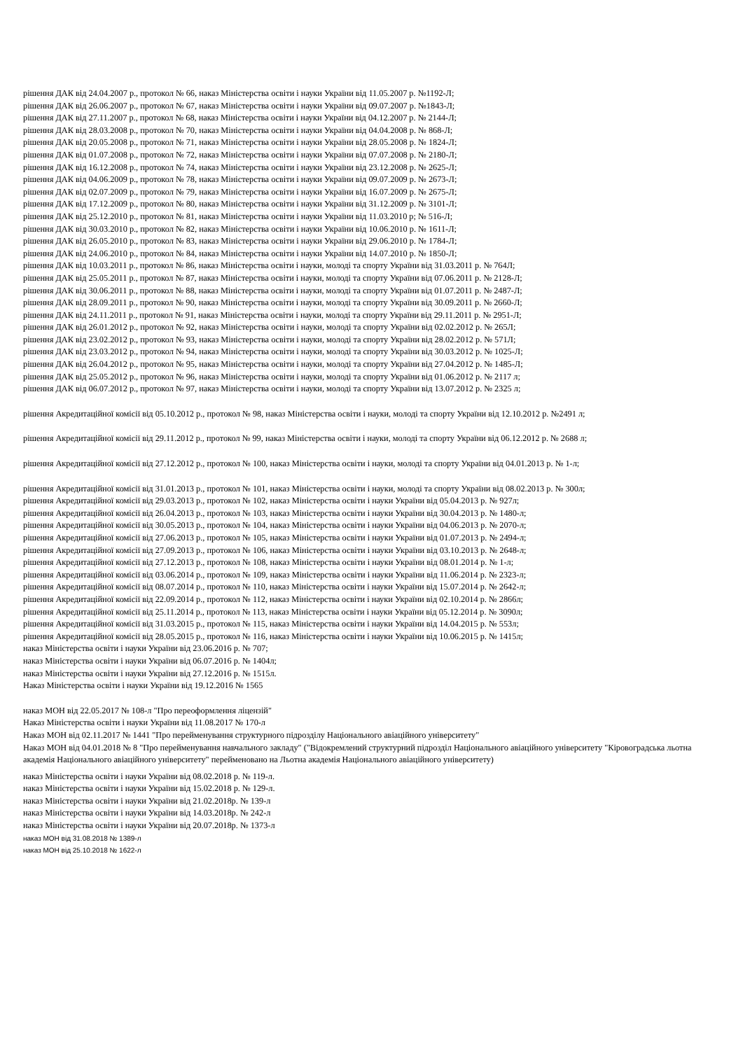рішення ДАК від 24.04.2007 р., протокол № 66, наказ Міністерства освіти і науки України від 11.05.2007 р. №1192-Л;
рішення ДАК від 26.06.2007 р., протокол № 67, наказ Міністерства освіти і науки України від 09.07.2007 р. №1843-Л;
рішення ДАК від 27.11.2007 р., протокол № 68, наказ Міністерства освіти і науки України від 04.12.2007 р. № 2144-Л;
рішення ДАК від 28.03.2008 р., протокол № 70, наказ Міністерства освіти і науки України від 04.04.2008 р. № 868-Л;
рішення ДАК від 20.05.2008 р., протокол № 71, наказ Міністерства освіти і науки України від 28.05.2008 р. № 1824-Л;
рішення ДАК від 01.07.2008 р., протокол № 72, наказ Міністерства освіти і науки України від 07.07.2008 р. № 2180-Л;
рішення ДАК від 16.12.2008 р., протокол № 74, наказ Міністерства освіти і науки України від 23.12.2008 р. № 2625-Л;
рішення ДАК від 04.06.2009 р., протокол № 78, наказ Міністерства освіти і науки України від 09.07.2009 р. № 2673-Л;
рішення ДАК від 02.07.2009 р., протокол № 79, наказ Міністерства освіти і науки України від 16.07.2009 р. № 2675-Л;
рішення ДАК від 17.12.2009 р., протокол № 80, наказ Міністерства освіти і науки України від 31.12.2009 р. № 3101-Л;
рішення ДАК від 25.12.2010 р., протокол № 81, наказ Міністерства освіти і науки України від 11.03.2010 р; № 516-Л;
рішення ДАК від 30.03.2010 р., протокол № 82, наказ Міністерства освіти і науки України від 10.06.2010 р. № 1611-Л;
рішення ДАК від 26.05.2010 р., протокол № 83, наказ Міністерства освіти і науки України від 29.06.2010 р. № 1784-Л;
рішення ДАК від 24.06.2010 р., протокол № 84, наказ Міністерства освіти і науки України від 14.07.2010 р. № 1850-Л;
рішення ДАК від 10.03.2011 р., протокол № 86, наказ Міністерства освіти і науки, молоді та спорту України від 31.03.2011 р. № 764Л;
рішення ДАК від 25.05.2011 р., протокол № 87, наказ Міністерства освіти і науки, молоді та спорту України від 07.06.2011 р. № 2128-Л;
рішення ДАК від 30.06.2011 р., протокол № 88, наказ Міністерства освіти і науки, молоді та спорту України від 01.07.2011 р. № 2487-Л;
рішення ДАК від 28.09.2011 р., протокол № 90, наказ Міністерства освіти і науки, молоді та спорту України від 30.09.2011 р. № 2660-Л;
рішення ДАК від 24.11.2011 р., протокол № 91, наказ Міністерства освіти і науки, молоді та спорту України від 29.11.2011 р. № 2951-Л;
рішення ДАК від 26.01.2012 р., протокол № 92, наказ Міністерства освіти і науки, молоді та спорту України від 02.02.2012 р. № 265Л;
рішення ДАК від 23.02.2012 р., протокол № 93, наказ Міністерства освіти і науки, молоді та спорту України від 28.02.2012 р. № 571Л;
рішення ДАК від 23.03.2012 р., протокол № 94, наказ Міністерства освіти і науки, молоді та спорту України від 30.03.2012 р. № 1025-Л;
рішення ДАК від 26.04.2012 р., протокол № 95, наказ Міністерства освіти і науки, молоді та спорту України від 27.04.2012 р. № 1485-Л;
рішення ДАК від 25.05.2012 р., протокол № 96, наказ Міністерства освіти і науки, молоді та спорту України від 01.06.2012 р. № 2117 л;
рішення ДАК від 06.07.2012 р., протокол № 97, наказ Міністерства освіти і науки, молоді та спорту України від 13.07.2012 р. № 2325 л;
рішення Акредитаційної комісії від 05.10.2012 р., протокол № 98, наказ Міністерства освіти і науки, молоді та спорту України від 12.10.2012 р. №2491 л;
рішення Акредитаційної комісії від 29.11.2012 р., протокол № 99, наказ Міністерства освіти і науки, молоді та спорту України від 06.12.2012 р. № 2688 л;
рішення Акредитаційної комісії від 27.12.2012 р., протокол № 100, наказ Міністерства освіти і науки, молоді та спорту України від 04.01.2013 р. № 1-л;
рішення Акредитаційної комісії від 31.01.2013 р., протокол № 101, наказ Міністерства освіти і науки, молоді та спорту України від 08.02.2013 р. № 300л;
рішення Акредитаційної комісії від 29.03.2013 р., протокол № 102, наказ Міністерства освіти і науки України від 05.04.2013 р. № 927л;
рішення Акредитаційної комісії від 26.04.2013 р., протокол № 103, наказ Міністерства освіти і науки України від 30.04.2013 р. № 1480-л;
рішення Акредитаційної комісії від 30.05.2013 р., протокол № 104, наказ Міністерства освіти і науки України від 04.06.2013 р. № 2070-л;
рішення Акредитаційної комісії від 27.06.2013 р., протокол № 105, наказ Міністерства освіти і науки України від 01.07.2013 р. № 2494-л;
рішення Акредитаційної комісії від 27.09.2013 р., протокол № 106, наказ Міністерства освіти і науки України від 03.10.2013 р. № 2648-л;
рішення Акредитаційної комісії від 27.12.2013 р., протокол № 108, наказ Міністерства освіти і науки України від 08.01.2014 р. № 1-л;
рішення Акредитаційної комісії від 03.06.2014 р., протокол № 109, наказ Міністерства освіти і науки України від 11.06.2014 р. № 2323-л;
рішення Акредитаційної комісії від 08.07.2014 р., протокол № 110, наказ Міністерства освіти і науки України від 15.07.2014 р. № 2642-л;
рішення Акредитаційної комісії від 22.09.2014 р., протокол № 112, наказ Міністерства освіти і науки України від 02.10.2014 р. № 2866л;
рішення Акредитаційної комісії від 25.11.2014 р., протокол № 113, наказ Міністерства освіти і науки України від 05.12.2014 р. № 3090л;
рішення Акредитаційної комісії від 31.03.2015 р., протокол № 115, наказ Міністерства освіти і науки України від 14.04.2015 р. № 553л;
рішення Акредитаційної комісії від 28.05.2015 р., протокол № 116, наказ Міністерства освіти і науки України від 10.06.2015 р. № 1415л;
наказ Міністерства освіти і науки України від 23.06.2016 р. № 707;
наказ Міністерства освіти і науки України від 06.07.2016 р. № 1404л;
наказ Міністерства освіти і науки України від 27.12.2016 р. № 1515л.
Наказ Міністерства освіти і науки України від 19.12.2016 № 1565
наказ МОН від 22.05.2017 № 108-л "Про переоформлення ліцензій"
Наказ Міністерства освіти і науки України від 11.08.2017 № 170-л
Наказ МОН від 02.11.2017 № 1441 "Про перейменування структурного підрозділу Національного авіаційного університету"
Наказ МОН від 04.01.2018 № 8 "Про перейменування навчального закладу" ("Відокремлений структурний підрозділ Національного авіаційного університету "Кіровоградська льотна академія Національного авіаційного університету" перейменовано на Льотна академія Національного авіаційного університету)
наказ Міністерства освіти і науки України від 08.02.2018 р. № 119-л.
наказ Міністерства освіти і науки України від 15.02.2018 р. № 129-л.
наказ Міністерства освіти і науки України від 21.02.2018р. № 139-л
наказ Міністерства освіти і науки України від 14.03.2018р. № 242-л
наказ Міністерства освіти і науки України від 20.07.2018р. № 1373-л
наказ МОН від 31.08.2018 № 1389-л
наказ МОН від 25.10.2018 № 1622-л